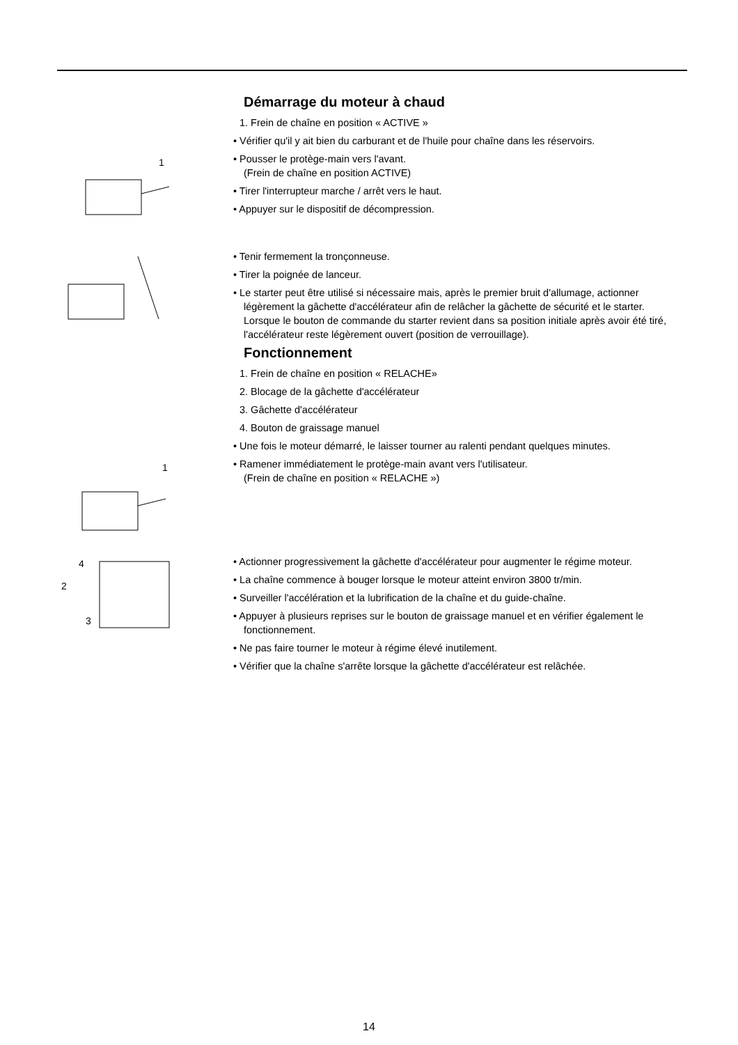Démarrage du moteur à chaud
1. Frein de chaîne en position « ACTIVE »
• Vérifier qu'il y ait bien du carburant et de l'huile pour chaîne dans les réservoirs.
1
• Pousser le protège-main vers l'avant.
(Frein de chaîne en position ACTIVE)
• Tirer l'interrupteur marche / arrêt vers le haut.
• Appuyer sur le dispositif de décompression.
• Tenir fermement la tronçonneuse.
• Tirer la poignée de lanceur.
• Le starter peut être utilisé si nécessaire mais, après le premier bruit d'allumage, actionner légèrement la gâchette d'accélérateur afin de relâcher la gâchette de sécurité et le starter.
Lorsque le bouton de commande du starter revient dans sa position initiale après avoir été tiré, l'accélérateur reste légèrement ouvert (position de verrouillage).
Fonctionnement
1. Frein de chaîne en position « RELACHE»
2. Blocage de la gâchette d'accélérateur
3. Gâchette d'accélérateur
4. Bouton de graissage manuel
• Une fois le moteur démarré, le laisser tourner au ralenti pendant quelques minutes.
1
• Ramener immédiatement le protège-main avant vers l'utilisateur.
(Frein de chaîne en position « RELACHE »)
4
2
3
• Actionner progressivement la gâchette d'accélérateur pour augmenter le régime moteur.
• La chaîne commence à bouger lorsque le moteur atteint environ 3800 tr/min.
• Surveiller l'accélération et la lubrification de la chaîne et du guide-chaîne.
• Appuyer à plusieurs reprises sur le bouton de graissage manuel et en vérifier également le fonctionnement.
• Ne pas faire tourner le moteur à régime élevé inutilement.
• Vérifier que la chaîne s'arrête lorsque la gâchette d'accélérateur est relâchée.
14